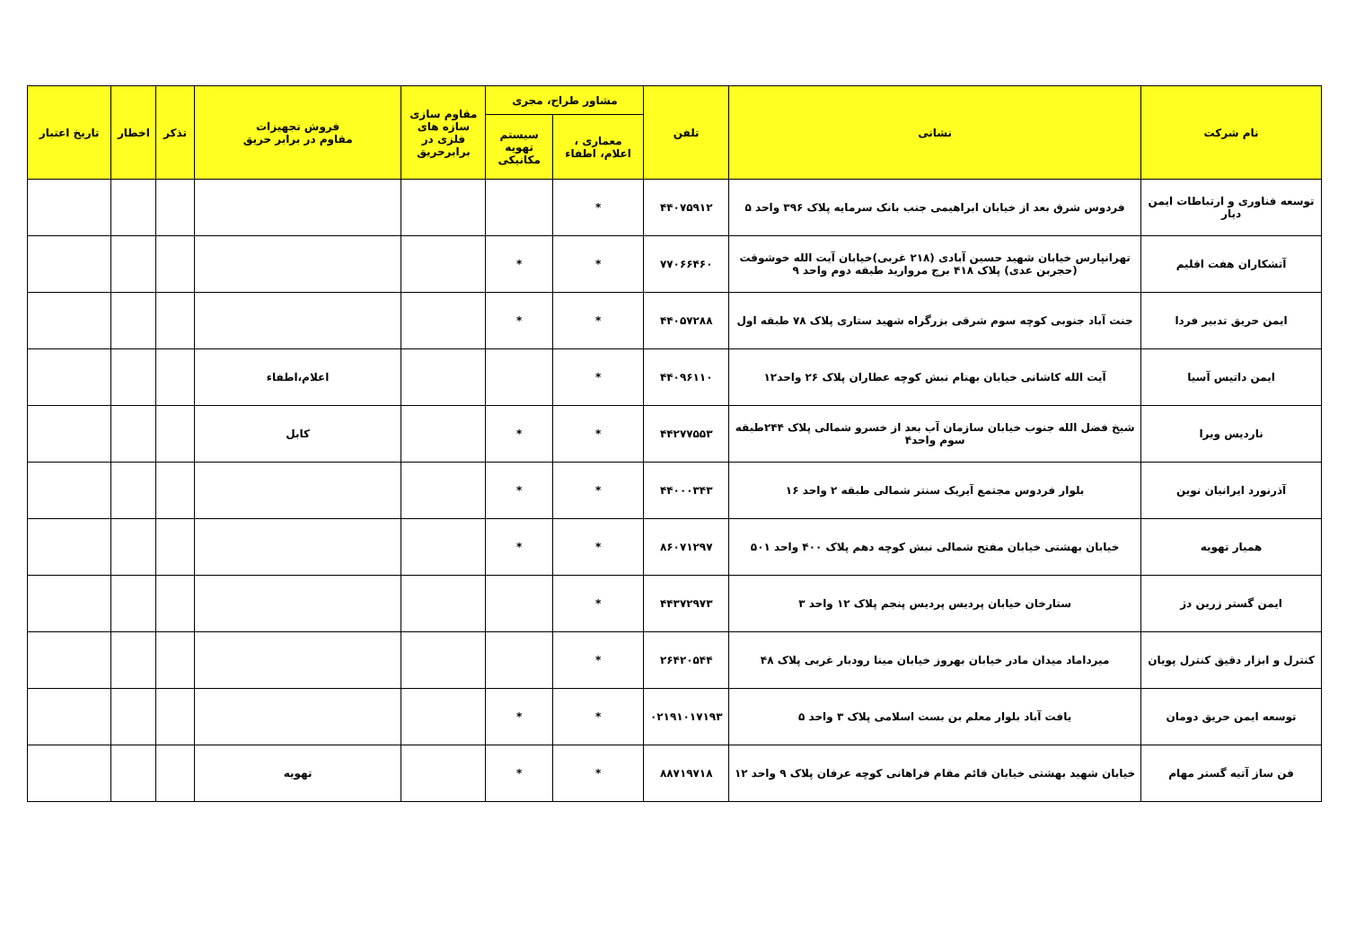| نام شرکت | نشانی | تلفن | مشاور طراح، مجری | | مقاوم سازی سازه های فلزی در برابرحریق | فروش تجهیزات مقاوم در برابر حریق | تذکر | اخطار | تاریخ اعتبار |
| --- | --- | --- | --- | --- | --- | --- | --- | --- | --- |
| | | | معماری ، اعلام، اطفاء | سیستم تهویه مکانیکی | | | | | |
| توسعه فناوری و ارتباطات ایمن دیار | فردوس شرق بعد از خیابان ابراهیمی جنب بانک سرمایه پلاک ۳۹۶ واحد ۵ | ۴۴۰۷۵۹۱۲ | * | | | | | | |
| آتشکاران هفت اقلیم | تهرانپارس خیابان شهید حسین آبادی (۲۱۸ غربی)خیابان آیت الله خوشوقت (حجربن عدی) پلاک ۴۱۸ برج مروارید طبقه دوم واحد ۹ | ۷۷۰۶۶۴۶۰ | * | * | | | | | |
| ایمن حریق تدبیر فردا | جنت آباد جنوبی کوچه سوم شرقی بزرگراه شهید ستاری پلاک ۷۸ طبقه اول | ۴۴۰۵۷۲۸۸ | * | * | | | | | |
| ایمن داتیس آسیا | آیت الله کاشانی خیابان بهنام نبش کوچه عطاران پلاک ۲۶ واحد۱۲ | ۴۴۰۹۶۱۱۰ | * | | | اعلام،اطفاء | | | |
| ناردیس ویرا | شیخ فضل الله جنوب خیابان سازمان آب بعد از خسرو شمالی پلاک ۲۴۴طبقه سوم واحد۴ | ۴۴۲۷۷۵۵۳ | * | * | | کابل | | | |
| آذرنورد ایرانیان نوین | بلوار فردوس مجتمع آیریک سنتر شمالی طبقه ۲ واحد ۱۶ | ۴۴۰۰۰۳۴۳ | * | * | | | | | |
| همیار تهویه | خیابان بهشتی خیابان مفتح شمالی نبش کوچه دهم پلاک ۴۰۰ واحد ۵۰۱ | ۸۶۰۷۱۲۹۷ | * | * | | | | | |
| ایمن گستر زرین دژ | ستارخان خیابان پردیس پردیس پنجم پلاک ۱۲ واحد ۳ | ۴۴۳۷۲۹۷۳ | * | | | | | | |
| کنترل و ابزار دقیق کنترل پویان | میرداماد میدان مادر خیابان بهروز خیابان مینا رودبار غربی پلاک ۴۸ | ۲۶۴۲۰۵۴۴ | * | | | | | | |
| توسعه ایمن حریق دومان | یافت آباد بلوار معلم بن بست اسلامی پلاک ۳ واحد ۵ | ۰۲۱۹۱۰۱۷۱۹۳ | * | * | | | | | |
| فن ساز آتیه گستر مهام | خیابان شهید بهشتی خیابان قائم مقام فراهانی کوچه عرفان پلاک ۹ واحد ۱۲ | ۸۸۷۱۹۷۱۸ | * | * | | تهویه | | | |